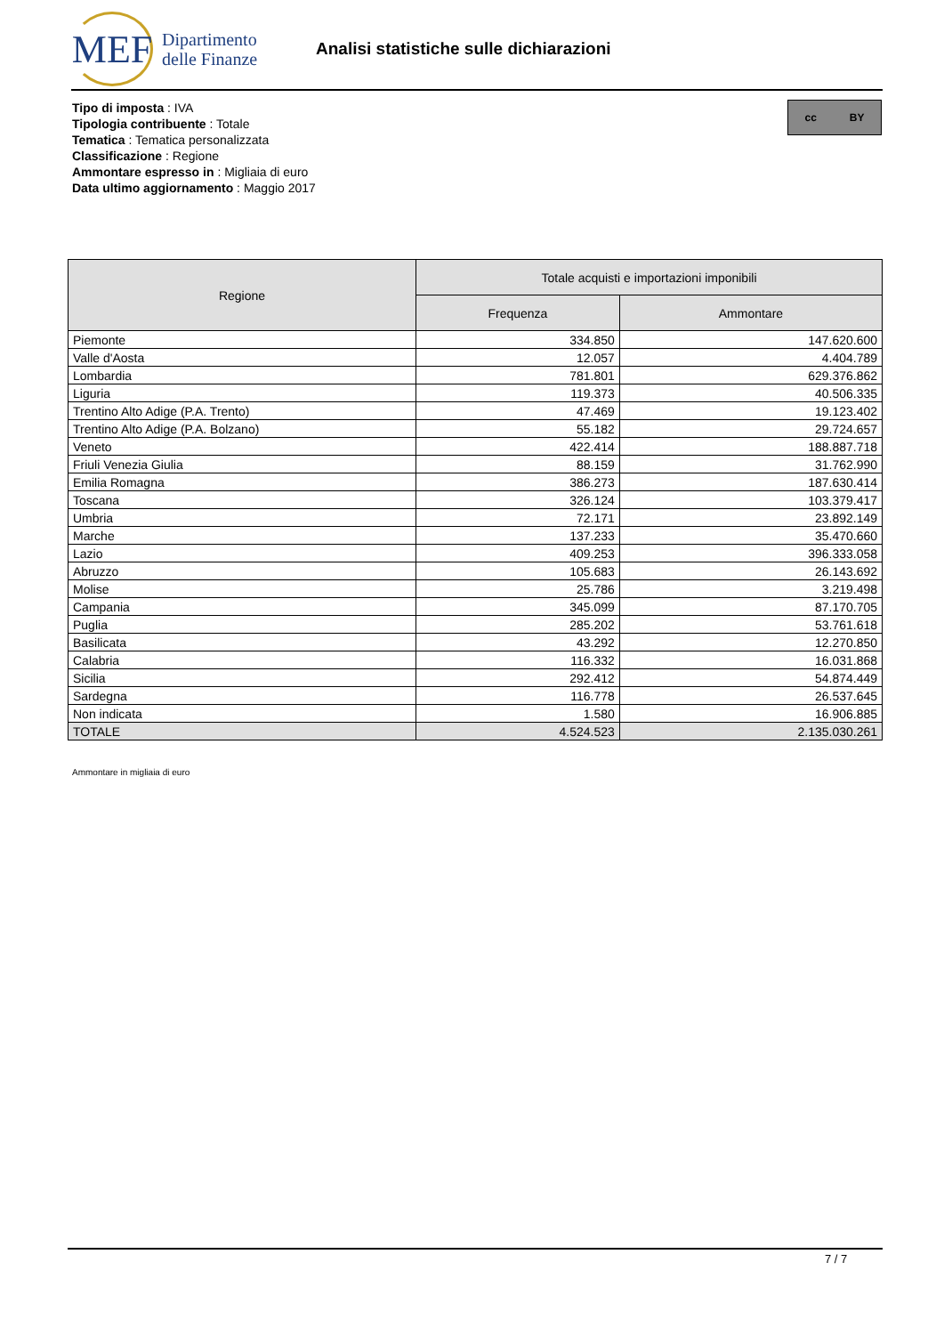MEF
Dipartimento
delle Finanze
Analisi statistiche sulle dichiarazioni
Tipo di imposta : IVA
Tipologia contribuente : Totale
Tematica : Tematica personalizzata
Classificazione : Regione
Ammontare espresso in : Migliaia di euro
Data ultimo aggiornamento : Maggio 2017
cc BY
| Regione | Totale acquisti e importazioni imponibili | |
| --- | --- | --- |
| | Frequenza | Ammontare |
| Piemonte | 334.850 | 147.620.600 |
| Valle d'Aosta | 12.057 | 4.404.789 |
| Lombardia | 781.801 | 629.376.862 |
| Liguria | 119.373 | 40.506.335 |
| Trentino Alto Adige (P.A. Trento) | 47.469 | 19.123.402 |
| Trentino Alto Adige (P.A. Bolzano) | 55.182 | 29.724.657 |
| Veneto | 422.414 | 188.887.718 |
| Friuli Venezia Giulia | 88.159 | 31.762.990 |
| Emilia Romagna | 386.273 | 187.630.414 |
| Toscana | 326.124 | 103.379.417 |
| Umbria | 72.171 | 23.892.149 |
| Marche | 137.233 | 35.470.660 |
| Lazio | 409.253 | 396.333.058 |
| Abruzzo | 105.683 | 26.143.692 |
| Molise | 25.786 | 3.219.498 |
| Campania | 345.099 | 87.170.705 |
| Puglia | 285.202 | 53.761.618 |
| Basilicata | 43.292 | 12.270.850 |
| Calabria | 116.332 | 16.031.868 |
| Sicilia | 292.412 | 54.874.449 |
| Sardegna | 116.778 | 26.537.645 |
| Non indicata | 1.580 | 16.906.885 |
| TOTALE | 4.524.523 | 2.135.030.261 |
Ammontare in migliaia di euro
7 / 7